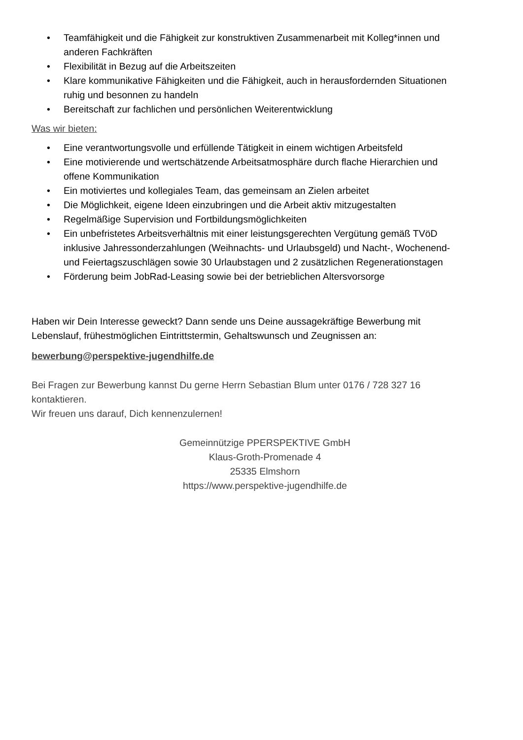• Teamfähigkeit und die Fähigkeit zur konstruktiven Zusammenarbeit mit Kolleg*innen und anderen Fachkräften
• Flexibilität in Bezug auf die Arbeitszeiten
• Klare kommunikative Fähigkeiten und die Fähigkeit, auch in herausfordernden Situationen ruhig und besonnen zu handeln
• Bereitschaft zur fachlichen und persönlichen Weiterentwicklung
Was wir bieten:
• Eine verantwortungsvolle und erfüllende Tätigkeit in einem wichtigen Arbeitsfeld
• Eine motivierende und wertschätzende Arbeitsatmosphäre durch flache Hierarchien und offene Kommunikation
• Ein motiviertes und kollegiales Team, das gemeinsam an Zielen arbeitet
• Die Möglichkeit, eigene Ideen einzubringen und die Arbeit aktiv mitzugestalten
• Regelmäßige Supervision und Fortbildungsmöglichkeiten
• Ein unbefristetes Arbeitsverhältnis mit einer leistungsgerechten Vergütung gemäß TVöD inklusive Jahressonderzahlungen (Weihnachts- und Urlaubsgeld) und Nacht-, Wochenend- und Feiertagszuschlägen sowie 30 Urlaubstagen und 2 zusätzlichen Regenerationstagen
• Förderung beim JobRad-Leasing sowie bei der betrieblichen Altersvorsorge
Haben wir Dein Interesse geweckt? Dann sende uns Deine aussagekräftige Bewerbung mit Lebenslauf, frühestmöglichen Eintrittstermin, Gehaltswunsch und Zeugnissen an:
bewerbung@perspektive-jugendhilfe.de
Bei Fragen zur Bewerbung kannst Du gerne Herrn Sebastian Blum unter 0176 / 728 327 16 kontaktieren.
Wir freuen uns darauf, Dich kennenzulernen!
Gemeinnützige PPERSPEKTIVE GmbH
Klaus-Groth-Promenade 4
25335 Elmshorn
https://www.perspektive-jugendhilfe.de